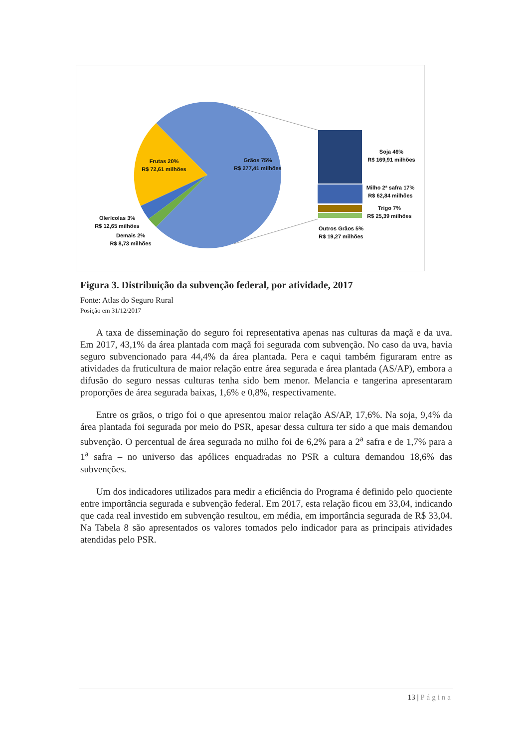Grãos 75%
R$ 277,41 milhões
Frutas 20%
R$ 72,61 milhões
Olerícolas 3%
R$ 12,65 milhões
Demais 2%
R$ 8,73 milhões
Soja 46%
R$ 169,91 milhões
Milho 2ª safra 17%
R$ 62,84 milhões
Trigo 7%
R$ 25,39 milhões
Outros Grãos 5%
R$ 19,27 milhões
Figura 3. Distribuição da subvenção federal, por atividade, 2017
Fonte: Atlas do Seguro Rural
Posição em 31/12/2017
A taxa de disseminação do seguro foi representativa apenas nas culturas da maçã e da uva. Em 2017, 43,1% da área plantada com maçã foi segurada com subvenção. No caso da uva, havia seguro subvencionado para 44,4% da área plantada. Pera e caqui também figuraram entre as atividades da fruticultura de maior relação entre área segurada e área plantada (AS/AP), embora a difusão do seguro nessas culturas tenha sido bem menor. Melancia e tangerina apresentaram proporções de área segurada baixas, 1,6% e 0,8%, respectivamente.
Entre os grãos, o trigo foi o que apresentou maior relação AS/AP, 17,6%. Na soja, 9,4% da área plantada foi segurada por meio do PSR, apesar dessa cultura ter sido a que mais demandou subvenção. O percentual de área segurada no milho foi de 6,2% para a 2<sup>a</sup> safra e de 1,7% para a 1<sup>a</sup> safra – no universo das apólices enquadradas no PSR a cultura demandou 18,6% das subvenções.
Um dos indicadores utilizados para medir a eficiência do Programa é definido pelo quociente entre importância segurada e subvenção federal. Em 2017, esta relação ficou em 33,04, indicando que cada real investido em subvenção resultou, em média, em importância segurada de R$ 33,04. Na Tabela 8 são apresentados os valores tomados pelo indicador para as principais atividades atendidas pelo PSR.
13 | Página